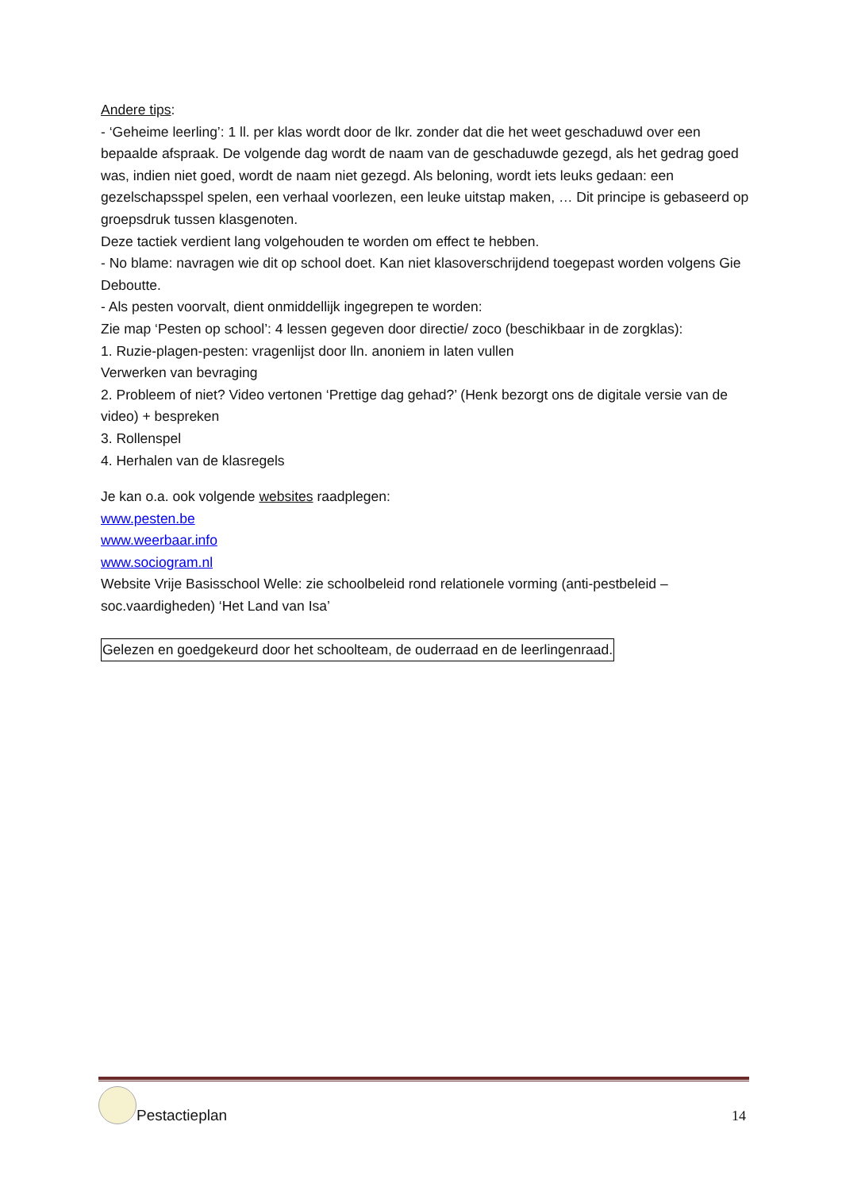Andere tips:
- ‘Geheime leerling’: 1 ll. per klas wordt door de lkr. zonder dat die het weet geschaduwd over een bepaalde afspraak. De volgende dag wordt de naam van de geschaduwde gezegd, als het gedrag goed was, indien niet goed, wordt de naam niet gezegd. Als beloning, wordt iets leuks gedaan: een gezelschapsspel spelen, een verhaal voorlezen, een leuke uitstap maken, … Dit principe is gebaseerd op groepsdruk tussen klasgenoten.
Deze tactiek verdient lang volgehouden te worden om effect te hebben.
- No blame: navragen wie dit op school doet. Kan niet klasoverschrijdend toegepast worden volgens Gie Deboutte.
- Als pesten voorvalt, dient onmiddellijk ingegrepen te worden:
Zie map ‘Pesten op school’: 4 lessen gegeven door directie/ zoco (beschikbaar in de zorgklas):
1. Ruzie-plagen-pesten: vragenlijst door lln. anoniem in laten vullen
Verwerken van bevraging
2. Probleem of niet? Video vertonen ‘Prettige dag gehad?’ (Henk bezorgt ons de digitale versie van de video) + bespreken
3. Rollenspel
4. Herhalen van de klasregels
Je kan o.a. ook volgende websites raadplegen:
www.pesten.be
www.weerbaar.info
www.sociogram.nl
Website Vrije Basisschool Welle: zie schoolbeleid rond relationele vorming (anti-pestbeleid – soc.vaardigheden) ‘Het Land van Isa’
Gelezen en goedgekeurd door het schoolteam, de ouderraad en de leerlingenraad.
Pestactieplan
14